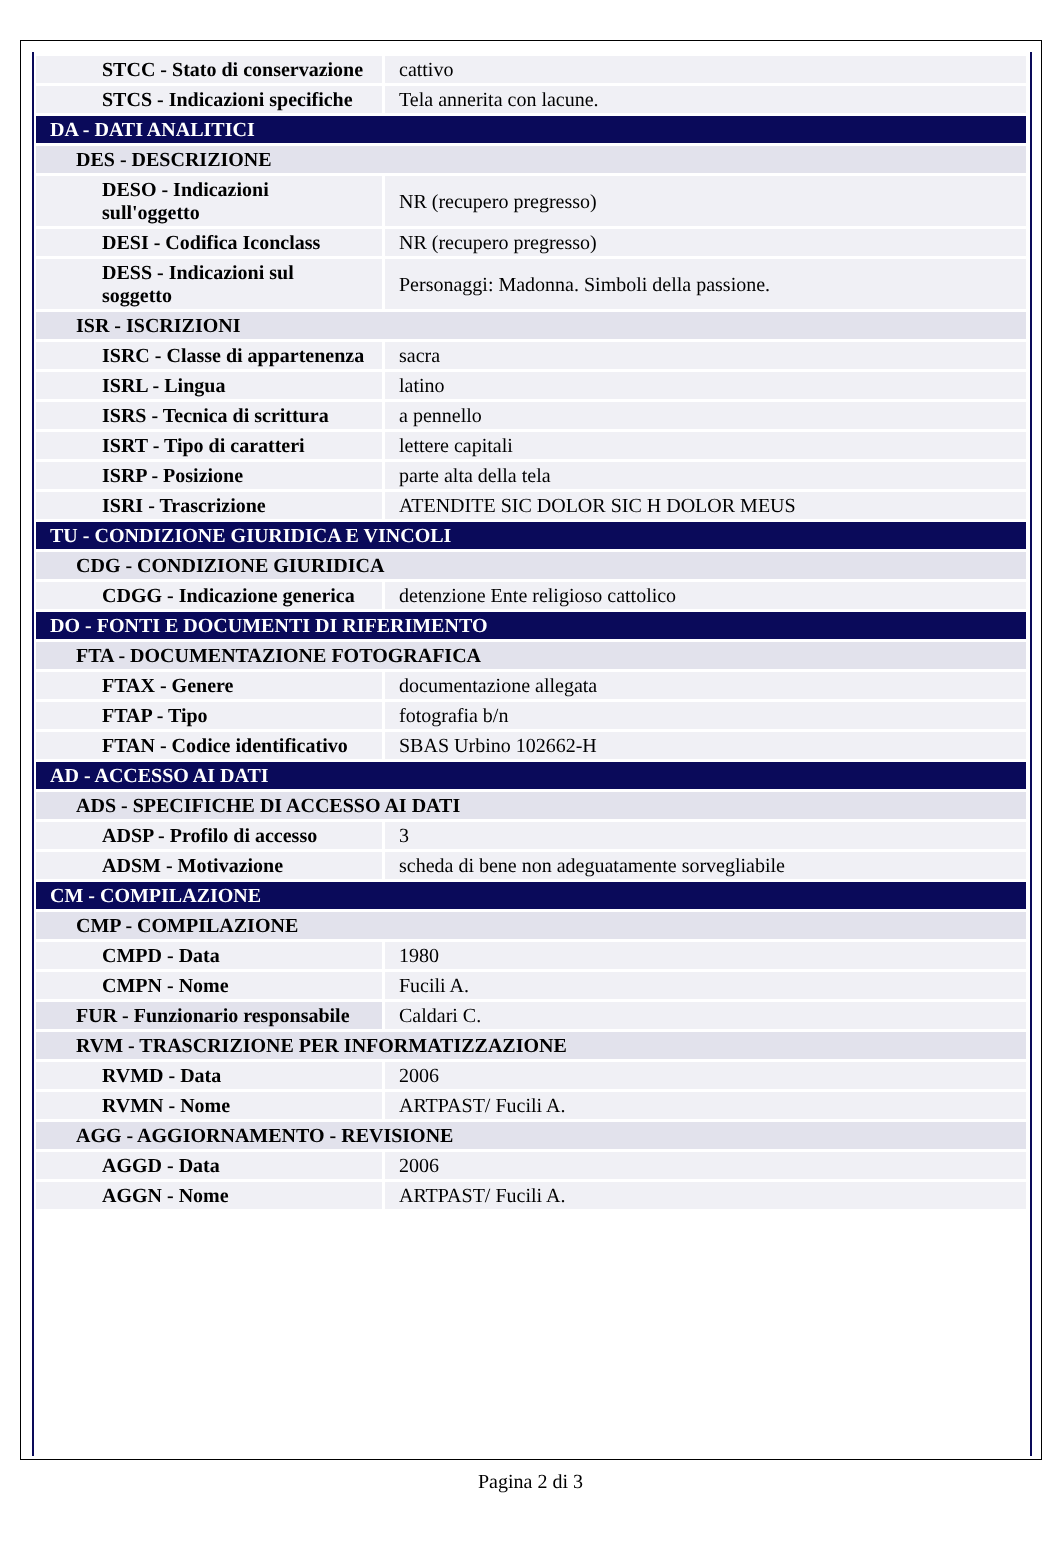| STCC - Stato di conservazione | cattivo |
| STCS - Indicazioni specifiche | Tela annerita con lacune. |
| DA - DATI ANALITICI | |
| DES - DESCRIZIONE | |
| DESO - Indicazioni sull'oggetto | NR (recupero pregresso) |
| DESI - Codifica Iconclass | NR (recupero pregresso) |
| DESS - Indicazioni sul soggetto | Personaggi: Madonna. Simboli della passione. |
| ISR - ISCRIZIONI | |
| ISRC - Classe di appartenenza | sacra |
| ISRL - Lingua | latino |
| ISRS - Tecnica di scrittura | a pennello |
| ISRT - Tipo di caratteri | lettere capitali |
| ISRP - Posizione | parte alta della tela |
| ISRI - Trascrizione | ATENDITE SIC DOLOR SIC H DOLOR MEUS |
| TU - CONDIZIONE GIURIDICA E VINCOLI | |
| CDG - CONDIZIONE GIURIDICA | |
| CDGG - Indicazione generica | detenzione Ente religioso cattolico |
| DO - FONTI E DOCUMENTI DI RIFERIMENTO | |
| FTA - DOCUMENTAZIONE FOTOGRAFICA | |
| FTAX - Genere | documentazione allegata |
| FTAP - Tipo | fotografia b/n |
| FTAN - Codice identificativo | SBAS Urbino 102662-H |
| AD - ACCESSO AI DATI | |
| ADS - SPECIFICHE DI ACCESSO AI DATI | |
| ADSP - Profilo di accesso | 3 |
| ADSM - Motivazione | scheda di bene non adeguatamente sorvegliabile |
| CM - COMPILAZIONE | |
| CMP - COMPILAZIONE | |
| CMPD - Data | 1980 |
| CMPN - Nome | Fucili A. |
| FUR - Funzionario responsabile | Caldari C. |
| RVM - TRASCRIZIONE PER INFORMATIZZAZIONE | |
| RVMD - Data | 2006 |
| RVMN - Nome | ARTPAST/ Fucili A. |
| AGG - AGGIORNAMENTO - REVISIONE | |
| AGGD - Data | 2006 |
| AGGN - Nome | ARTPAST/ Fucili A. |
Pagina 2 di 3